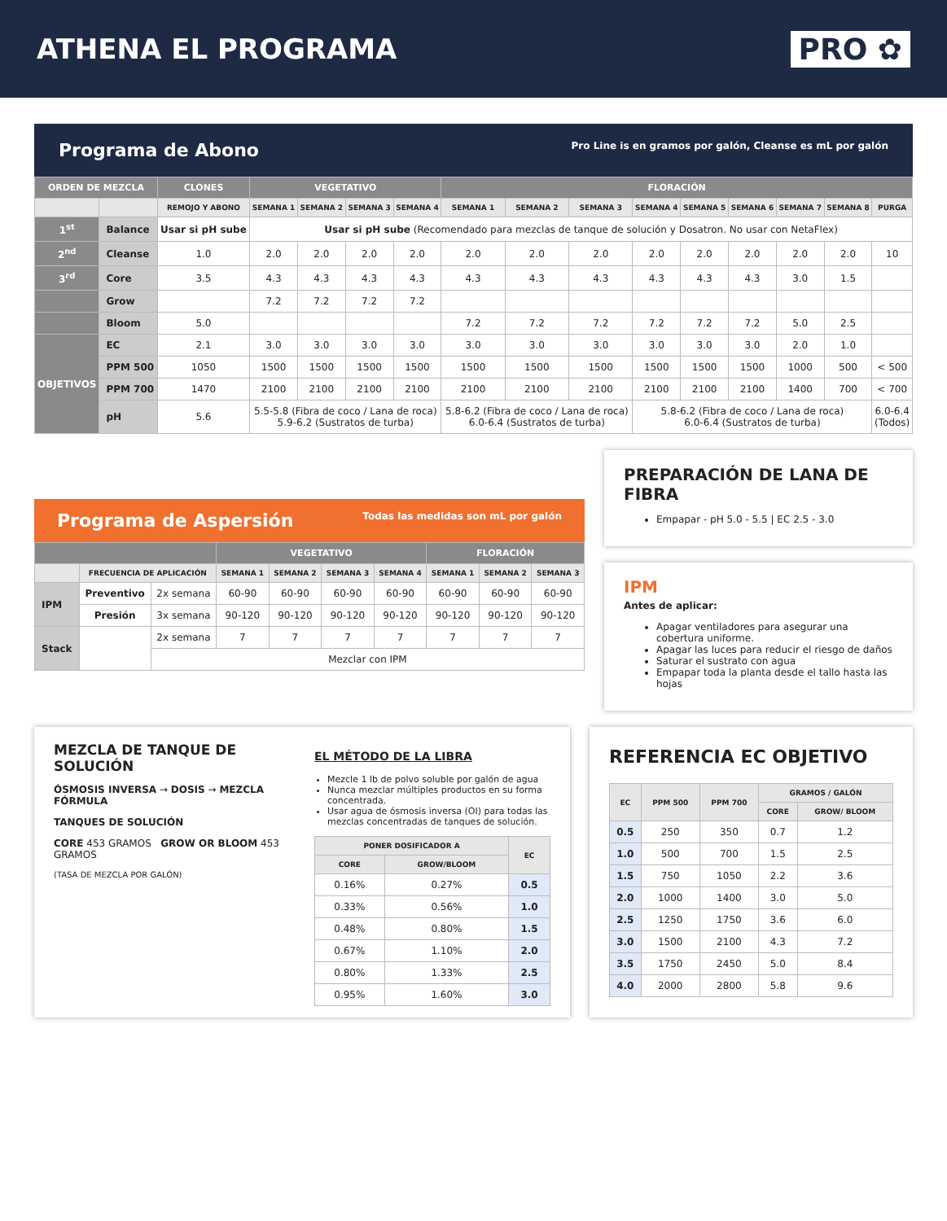ATHENA EL PROGRAMA PRO ✿
Programa de Abono Pro Line is en gramos por galón, Cleanse es mL por galón
| ORDEN DE MEZCLA | | CLONES | VEGETATIVO | | | | FLORACIÓN | | | | | | | | |
| --- | --- | --- | --- | --- | --- | --- | --- | --- | --- | --- | --- | --- | --- | --- | --- |
| | | REMOJO Y ABONO | SEMANA 1 | SEMANA 2 | SEMANA 3 | SEMANA 4 | SEMANA 1 | SEMANA 2 | SEMANA 3 | SEMANA 4 | SEMANA 5 | SEMANA 6 | SEMANA 7 | SEMANA 8 | PURGA |
| 1<sup>st</sup> | Balance | Usar si pH sube | Usar si pH sube (Recomendado para mezclas de tanque de solución y Dosatron. No usar con NetaFlex) | | | | | | | | | | | | |
| 2<sup>nd</sup> | Cleanse | 1.0 | 2.0 | 2.0 | 2.0 | 2.0 | 2.0 | 2.0 | 2.0 | 2.0 | 2.0 | 2.0 | 2.0 | 2.0 | 10 |
| 3<sup>rd</sup> | Core | 3.5 | 4.3 | 4.3 | 4.3 | 4.3 | 4.3 | 4.3 | 4.3 | 4.3 | 4.3 | 4.3 | 3.0 | 1.5 | |
| | Grow | | 7.2 | 7.2 | 7.2 | 7.2 | | | | | | | | | |
| | Bloom | 5.0 | | | | | 7.2 | 7.2 | 7.2 | 7.2 | 7.2 | 7.2 | 5.0 | 2.5 | |
| OBJETIVOS | EC | 2.1 | 3.0 | 3.0 | 3.0 | 3.0 | 3.0 | 3.0 | 3.0 | 3.0 | 3.0 | 3.0 | 2.0 | 1.0 | |
| | PPM 500 | 1050 | 1500 | 1500 | 1500 | 1500 | 1500 | 1500 | 1500 | 1500 | 1500 | 1500 | 1000 | 500 | < 500 |
| | PPM 700 | 1470 | 2100 | 2100 | 2100 | 2100 | 2100 | 2100 | 2100 | 2100 | 2100 | 2100 | 1400 | 700 | < 700 |
| | pH | 5.6 | 5.5-5.8 (Fibra de coco / Lana de roca) 5.9-6.2 (Sustratos de turba) | | | | 5.8-6.2 (Fibra de coco / Lana de roca) 6.0-6.4 (Sustratos de turba) | | | 5.8-6.2 (Fibra de coco / Lana de roca) 6.0-6.4 (Sustratos de turba) | | | | | 6.0-6.4 (Todos) |
Programa de Aspersión Todas las medidas son mL por galón
| | | | VEGETATIVO | | | | FLORACIÓN | | |
| --- | --- | --- | --- | --- | --- | --- | --- | --- | --- |
| | FRECUENCIA DE APLICACIÓN | | SEMANA 1 | SEMANA 2 | SEMANA 3 | SEMANA 4 | SEMANA 1 | SEMANA 2 | SEMANA 3 |
| IPM | Preventivo | 2x semana | 60-90 | 60-90 | 60-90 | 60-90 | 60-90 | 60-90 | 60-90 |
| | Presión | 3x semana | 90-120 | 90-120 | 90-120 | 90-120 | 90-120 | 90-120 | 90-120 |
| Stack | | 2x semana | 7 | 7 | 7 | 7 | 7 | 7 | 7 |
| | | Mezclar con IPM | | | | | | | |
PREPARACIÓN DE LANA DE FIBRA
Empapar - pH 5.0 - 5.5 | EC 2.5 - 3.0
IPM
Antes de aplicar:
Apagar ventiladores para asegurar una cobertura uniforme.
Apagar las luces para reducir el riesgo de daños
Saturar el sustrato con agua
Empapar toda la planta desde el tallo hasta las hojas
MEZCLA DE TANQUE DE SOLUCIÓN
ÓSMOSIS INVERSA → DOSIS → MEZCLA FÓRMULA
TANQUES DE SOLUCIÓN
CORE 453 GRAMOS GROW OR BLOOM 453 GRAMOS
(TASA DE MEZCLA POR GALÓN)
EL MÉTODO DE LA LIBRA
Mezcle 1 lb de polvo soluble por galón de agua
Nunca mezclar múltiples productos en su forma concentrada.
Usar agua de ósmosis inversa (OI) para todas las mezclas concentradas de tanques de solución.
| PONER DOSIFICADOR A | | EC |
| --- | --- | --- |
| CORE | GROW/BLOOM | |
| 0.16% | 0.27% | 0.5 |
| 0.33% | 0.56% | 1.0 |
| 0.48% | 0.80% | 1.5 |
| 0.67% | 1.10% | 2.0 |
| 0.80% | 1.33% | 2.5 |
| 0.95% | 1.60% | 3.0 |
REFERENCIA EC OBJETIVO
| EC | PPM 500 | PPM 700 | GRAMOS / GALÓN | |
| --- | --- | --- | --- | --- |
| | | | CORE | GROW/ BLOOM |
| 0.5 | 250 | 350 | 0.7 | 1.2 |
| 1.0 | 500 | 700 | 1.5 | 2.5 |
| 1.5 | 750 | 1050 | 2.2 | 3.6 |
| 2.0 | 1000 | 1400 | 3.0 | 5.0 |
| 2.5 | 1250 | 1750 | 3.6 | 6.0 |
| 3.0 | 1500 | 2100 | 4.3 | 7.2 |
| 3.5 | 1750 | 2450 | 5.0 | 8.4 |
| 4.0 | 2000 | 2800 | 5.8 | 9.6 |